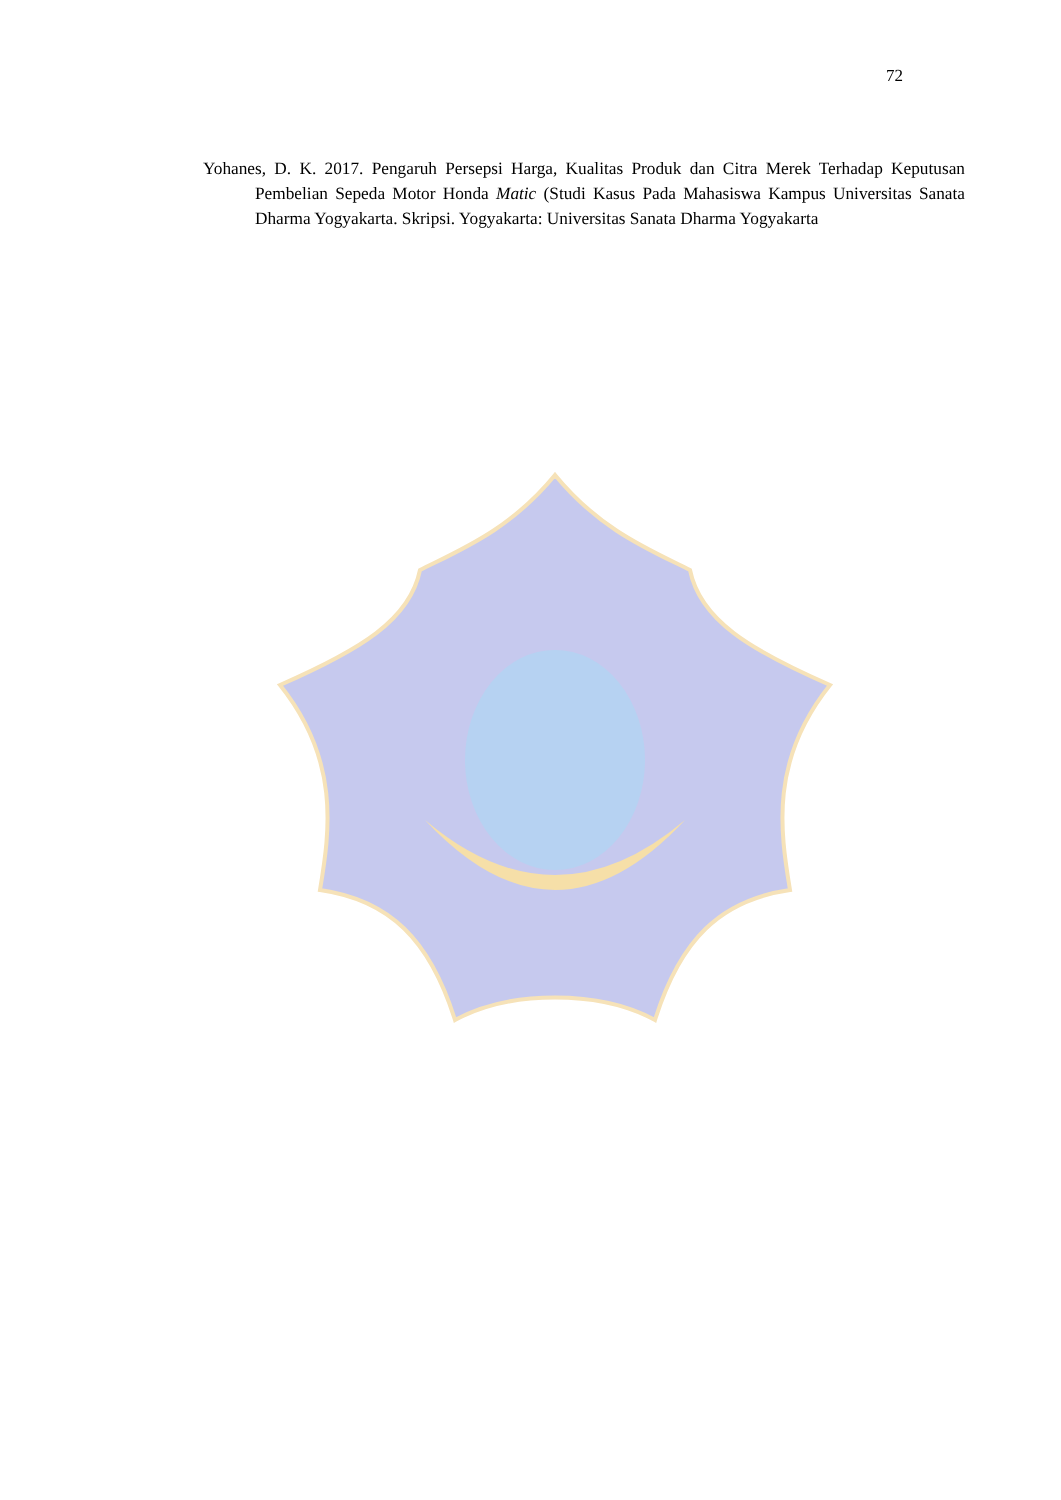72
Yohanes, D. K. 2017. Pengaruh Persepsi Harga, Kualitas Produk dan Citra Merek Terhadap Keputusan Pembelian Sepeda Motor Honda Matic (Studi Kasus Pada Mahasiswa Kampus Universitas Sanata Dharma Yogyakarta. Skripsi. Yogyakarta: Universitas Sanata Dharma Yogyakarta